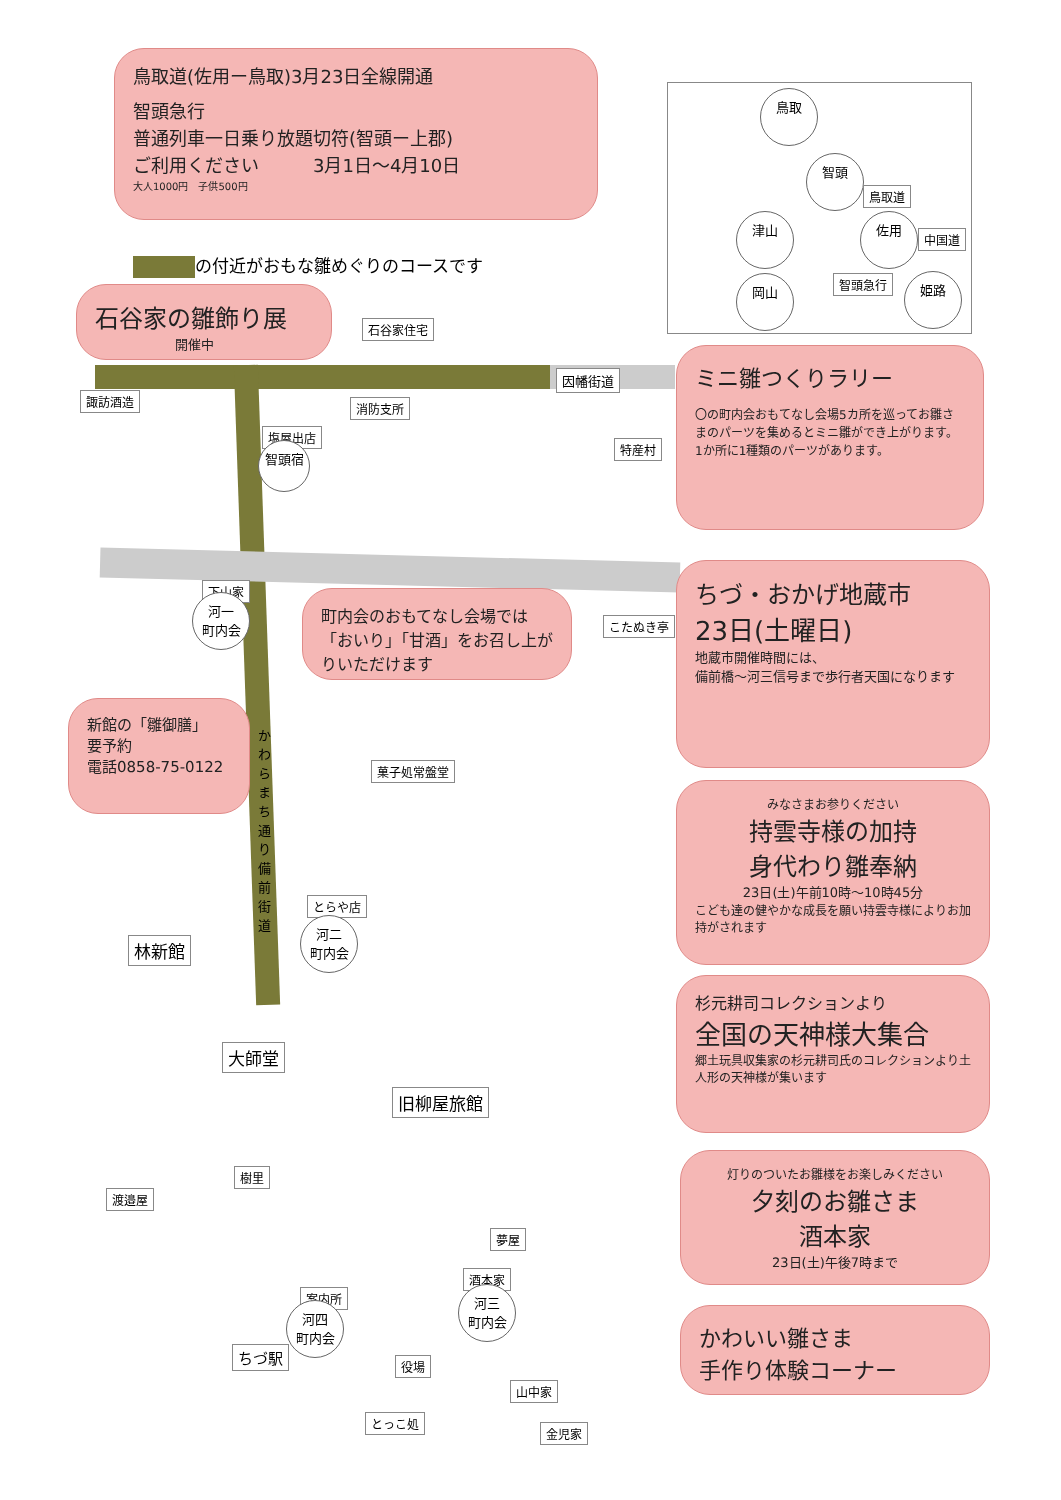鳥取道(佐用ー鳥取)3月23日全線開通
智頭急行
普通列車一日乗り放題切符(智頭ー上郡)
ご利用ください　　　3月1日〜4月10日
大人1000円　子供500円
鳥取
智頭
鳥取道
津山 佐用
中国道
智頭急行
岡山 姫路
の付近がおもな雛めぐりのコースです
石谷家の雛飾り展
開催中
石谷家住宅
因幡街道
ミニ雛つくりラリー
〇の町内会おもてなし会場5カ所を巡ってお雛さまのパーツを集めるとミニ雛ができ上がります。1か所に1種類のパーツがあります。
諏訪酒造 消防支所
塩屋出店
智頭宿 特産村
下山家
河一
町内会
町内会のおもてなし会場では「おいり」「甘酒」をお召し上がりいただけます
こたぬき亭
ちづ・おかげ地蔵市
23日(土曜日)
地蔵市開催時間には、
備前橋〜河三信号まで歩行者天国になります
新館の「雛御膳」
要予約
電話0858-75-0122
かわらまち通り 備前街道
菓子処常盤堂
みなさまお参りください
持雲寺様の加持
身代わり雛奉納
23日(土)午前10時〜10時45分
こども達の健やかな成長を願い持雲寺様によりお加持がされます
とらや店
河二
町内会
林新館
杉元耕司コレクションより
全国の天神様大集合
郷土玩具収集家の杉元耕司氏のコレクションより土人形の天神様が集います
大師堂
旧柳屋旅館
樹里
渡邉屋
灯りのついたお雛様をお楽しみください
夕刻のお雛さま
酒本家
23日(土)午後7時まで
夢屋
酒本家
河三
町内会
案内所
河四
町内会
かわいい雛さま
手作り体験コーナー
ちづ駅
役場
山中家
とっこ処
金児家